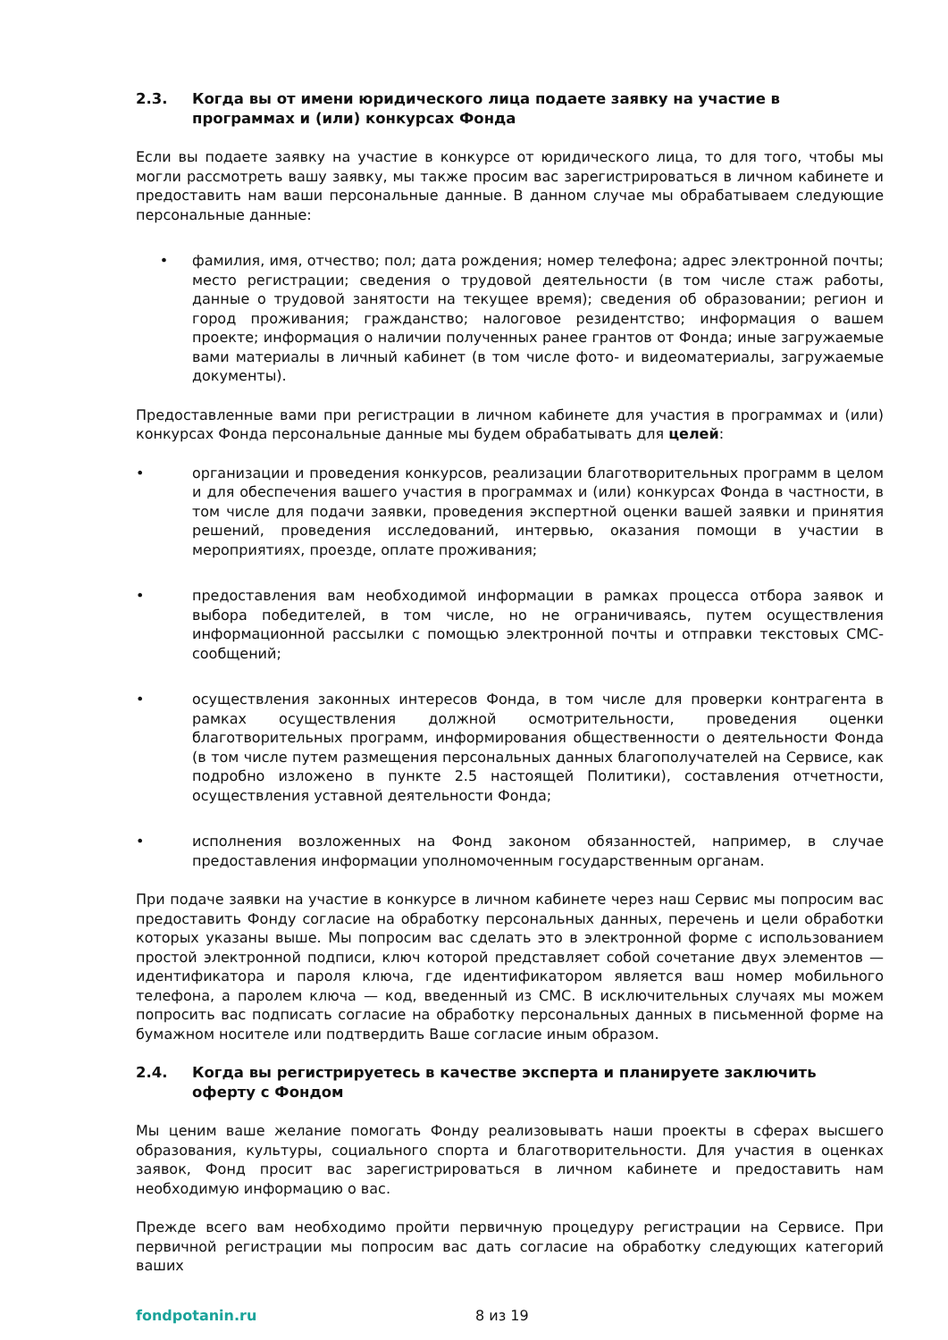2.3. Когда вы от имени юридического лица подаете заявку на участие в программах и (или) конкурсах Фонда
Если вы подаете заявку на участие в конкурсе от юридического лица, то для того, чтобы мы могли рассмотреть вашу заявку, мы также просим вас зарегистрироваться в личном кабинете и предоставить нам ваши персональные данные. В данном случае мы обрабатываем следующие персональные данные:
• фамилия, имя, отчество; пол; дата рождения; номер телефона; адрес электронной почты; место регистрации; сведения о трудовой деятельности (в том числе стаж работы, данные о трудовой занятости на текущее время); сведения об образовании; регион и город проживания; гражданство; налоговое резидентство; информация о вашем проекте; информация о наличии полученных ранее грантов от Фонда; иные загружаемые вами материалы в личный кабинет (в том числе фото- и видеоматериалы, загружаемые документы).
Предоставленные вами при регистрации в личном кабинете для участия в программах и (или) конкурсах Фонда персональные данные мы будем обрабатывать для целей:
• организации и проведения конкурсов, реализации благотворительных программ в целом и для обеспечения вашего участия в программах и (или) конкурсах Фонда в частности, в том числе для подачи заявки, проведения экспертной оценки вашей заявки и принятия решений, проведения исследований, интервью, оказания помощи в участии в мероприятиях, проезде, оплате проживания;
• предоставления вам необходимой информации в рамках процесса отбора заявок и выбора победителей, в том числе, но не ограничиваясь, путем осуществления информационной рассылки с помощью электронной почты и отправки текстовых СМС-сообщений;
• осуществления законных интересов Фонда, в том числе для проверки контрагента в рамках осуществления должной осмотрительности, проведения оценки благотворительных программ, информирования общественности о деятельности Фонда (в том числе путем размещения персональных данных благополучателей на Сервисе, как подробно изложено в пункте 2.5 настоящей Политики), составления отчетности, осуществления уставной деятельности Фонда;
• исполнения возложенных на Фонд законом обязанностей, например, в случае предоставления информации уполномоченным государственным органам.
При подаче заявки на участие в конкурсе в личном кабинете через наш Сервис мы попросим вас предоставить Фонду согласие на обработку персональных данных, перечень и цели обработки которых указаны выше. Мы попросим вас сделать это в электронной форме с использованием простой электронной подписи, ключ которой представляет собой сочетание двух элементов — идентификатора и пароля ключа, где идентификатором является ваш номер мобильного телефона, а паролем ключа — код, введенный из СМС. В исключительных случаях мы можем попросить вас подписать согласие на обработку персональных данных в письменной форме на бумажном носителе или подтвердить Ваше согласие иным образом.
2.4. Когда вы регистрируетесь в качестве эксперта и планируете заключить оферту с Фондом
Мы ценим ваше желание помогать Фонду реализовывать наши проекты в сферах высшего образования, культуры, социального спорта и благотворительности. Для участия в оценках заявок, Фонд просит вас зарегистрироваться в личном кабинете и предоставить нам необходимую информацию о вас.
Прежде всего вам необходимо пройти первичную процедуру регистрации на Сервисе. При первичной регистрации мы попросим вас дать согласие на обработку следующих категорий ваших
fondpotanin.ru 8 из 19